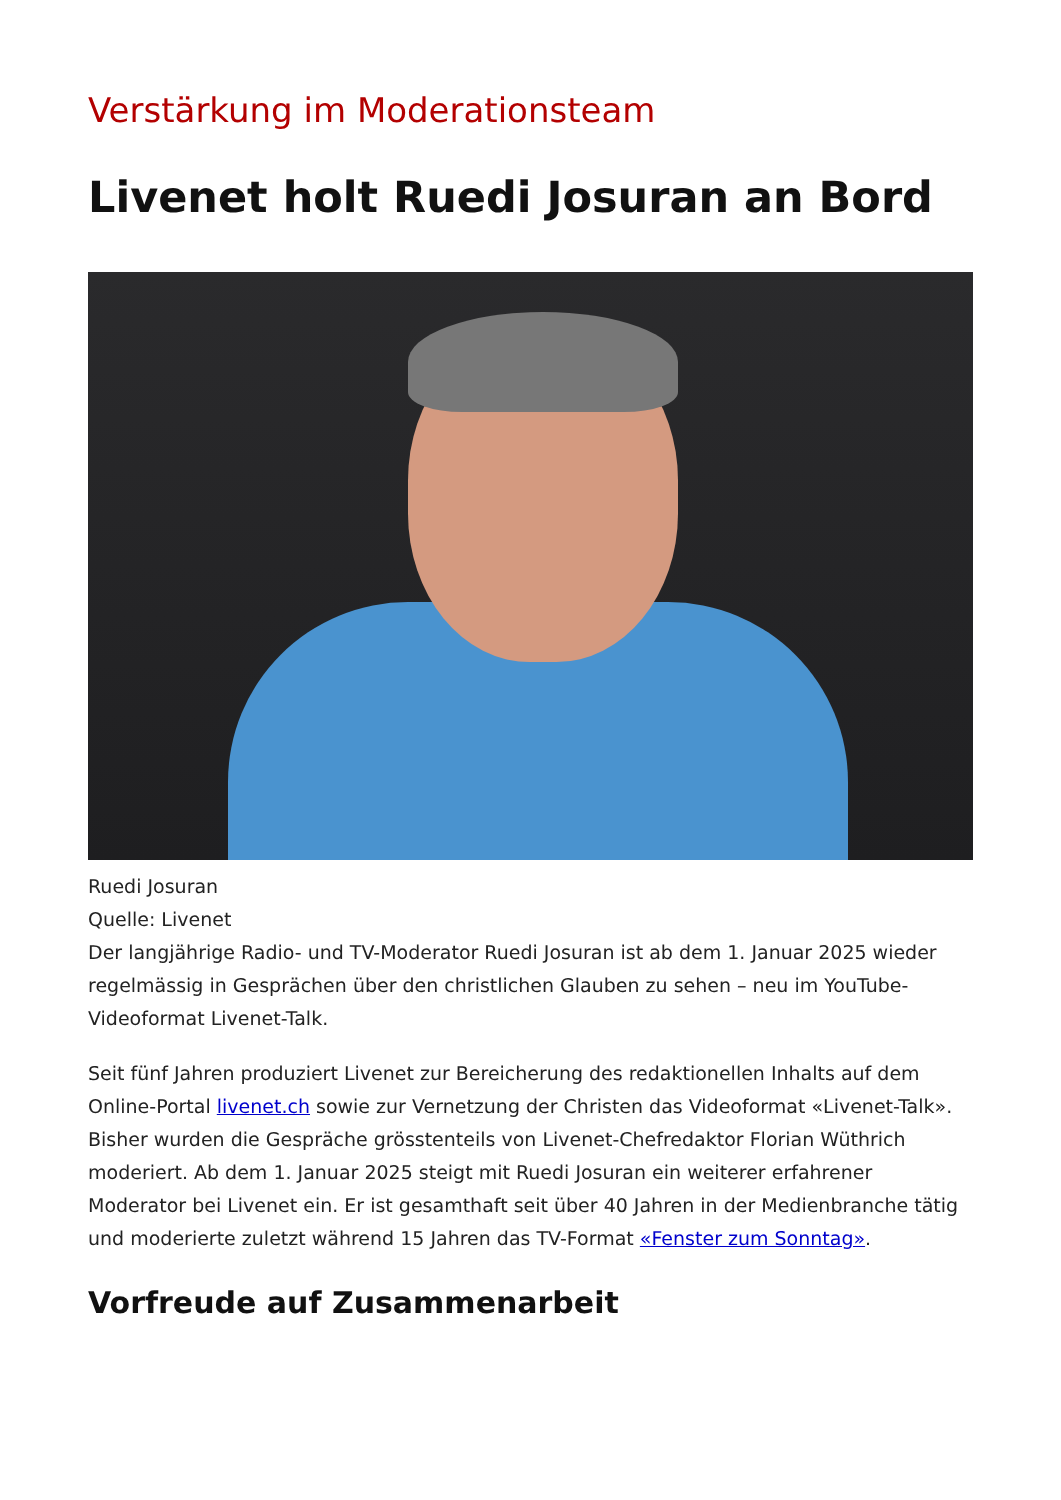Verstärkung im Moderationsteam
Livenet holt Ruedi Josuran an Bord
Ruedi Josuran
Quelle: Livenet
Der langjährige Radio- und TV-Moderator Ruedi Josuran ist ab dem 1. Januar 2025 wieder regelmässig in Gesprächen über den christlichen Glauben zu sehen – neu im YouTube-Videoformat Livenet-Talk.
Seit fünf Jahren produziert Livenet zur Bereicherung des redaktionellen Inhalts auf dem Online-Portal livenet.ch sowie zur Vernetzung der Christen das Videoformat «Livenet-Talk». Bisher wurden die Gespräche grösstenteils von Livenet-Chefredaktor Florian Wüthrich moderiert. Ab dem 1. Januar 2025 steigt mit Ruedi Josuran ein weiterer erfahrener Moderator bei Livenet ein. Er ist gesamthaft seit über 40 Jahren in der Medienbranche tätig und moderierte zuletzt während 15 Jahren das TV-Format «Fenster zum Sonntag».
Vorfreude auf Zusammenarbeit